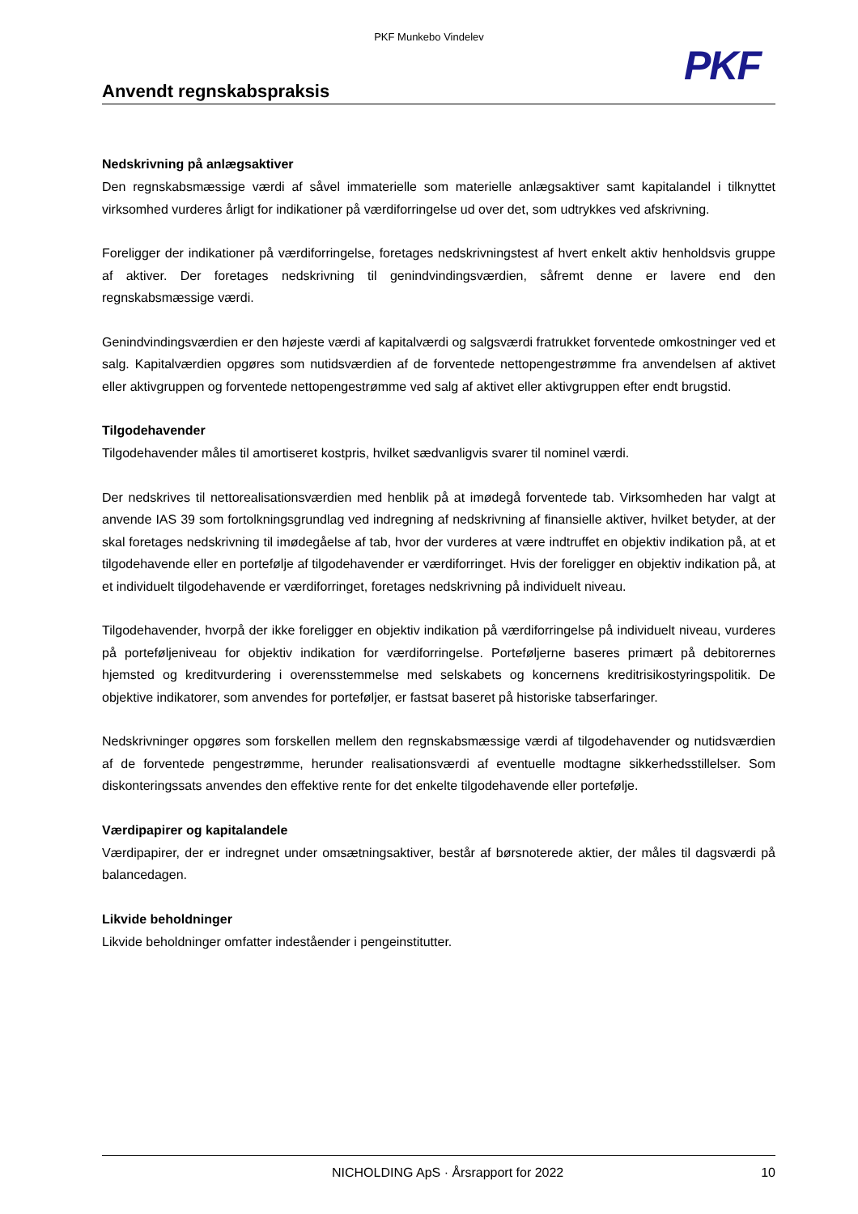PKF Munkebo Vindelev
PKF
Anvendt regnskabspraksis
Nedskrivning på anlægsaktiver
Den regnskabsmæssige værdi af såvel immaterielle som materielle anlægsaktiver samt kapitalandel i tilknyttet virksomhed vurderes årligt for indikationer på værdiforringelse ud over det, som udtrykkes ved afskrivning.
Foreligger der indikationer på værdiforringelse, foretages nedskrivningstest af hvert enkelt aktiv henholds­vis gruppe af aktiver. Der foretages nedskrivning til genindvindingsværdien, såfremt denne er lavere end den regnskabsmæssige værdi.
Genindvindingsværdien er den højeste værdi af kapitalværdi og salgsværdi fratrukket forventede omkost­ninger ved et salg. Kapitalværdien opgøres som nutidsværdien af de forventede nettopengestrømme fra anvendelsen af aktivet eller aktivgruppen og forventede nettopengestrømme ved salg af aktivet eller aktiv­gruppen efter endt brugstid.
Tilgodehavender
Tilgodehavender måles til amortiseret kostpris, hvilket sædvanligvis svarer til nominel værdi.
Der nedskrives til nettorealisationsværdien med henblik på at imødegå forventede tab. Virksomheden har valgt at anvende IAS 39 som fortolkningsgrundlag ved indregning af nedskrivning af finansielle aktiver, hvilket betyder, at der skal foretages nedskrivning til imødegåelse af tab, hvor der vurderes at være ind­truffet en objektiv indikation på, at et tilgodehavende eller en portefølje af tilgodehavender er værdiforrin­get. Hvis der foreligger en objektiv indikation på, at et individuelt tilgodehavende er værdiforringet, foreta­ges nedskrivning på individuelt niveau.
Tilgodehavender, hvorpå der ikke foreligger en objektiv indikation på værdiforringelse på individuelt ni­veau, vurderes på porteføljeniveau for objektiv indikation for værdiforringelse. Porteføljerne baseres pri­mært på debitorernes hjemsted og kreditvurdering i overensstemmelse med selskabets og koncernens kreditrisikostyringspolitik. De objektive indikatorer, som anvendes for porteføljer, er fastsat baseret på hi­storiske tabserfaringer.
Nedskrivninger opgøres som forskellen mellem den regnskabsmæssige værdi af tilgodehavender og nu­tidsværdien af de forventede pengestrømme, herunder realisationsværdi af eventuelle modtagne sikker­hedsstillelser. Som diskonteringssats anvendes den effektive rente for det enkelte tilgodehavende eller portefølje.
Værdipapirer og kapitalandele
Værdipapirer, der er indregnet under omsætningsaktiver, består af børsnoterede aktier, der måles til dagsværdi på balancedagen.
Likvide beholdninger
Likvide beholdninger omfatter indeståender i pengeinstitutter.
NICHOLDING ApS · Årsrapport for 2022 10